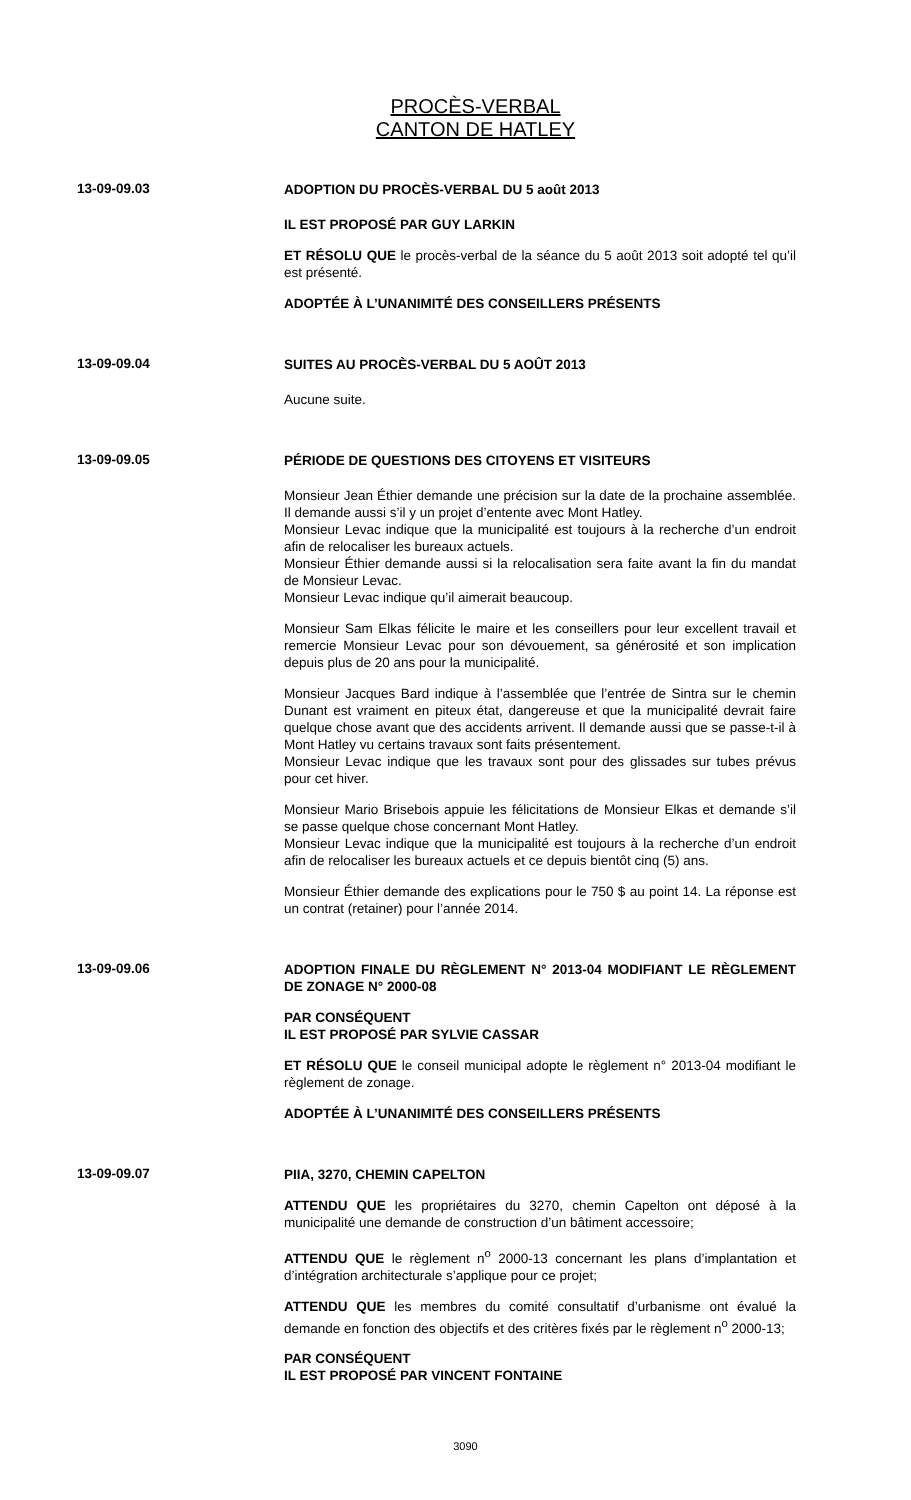PROCÈS-VERBAL
CANTON DE HATLEY
13-09-09.03
ADOPTION DU PROCÈS-VERBAL DU 5 août 2013
IL EST PROPOSÉ PAR GUY LARKIN
ET RÉSOLU QUE le procès-verbal de la séance du 5 août 2013 soit adopté tel qu’il est présenté.
ADOPTÉE À L’UNANIMITÉ DES CONSEILLERS PRÉSENTS
13-09-09.04
SUITES AU PROCÈS-VERBAL DU 5 AOÛT 2013
Aucune suite.
13-09-09.05
PÉRIODE DE QUESTIONS DES CITOYENS ET VISITEURS
Monsieur Jean Éthier demande une précision sur la date de la prochaine assemblée. Il demande aussi s’il y un projet d’entente avec Mont Hatley.
Monsieur Levac indique que la municipalité est toujours à la recherche d’un endroit afin de relocaliser les bureaux actuels.
Monsieur Éthier demande aussi si la relocalisation sera faite avant la fin du mandat de Monsieur Levac.
Monsieur Levac indique qu’il aimerait beaucoup.
Monsieur Sam Elkas félicite le maire et les conseillers pour leur excellent travail et remercie Monsieur Levac pour son dévouement, sa générosité et son implication depuis plus de 20 ans pour la municipalité.
Monsieur Jacques Bard indique à l’assemblée que l’entrée de Sintra sur le chemin Dunant est vraiment en piteux état, dangereuse et que la municipalité devrait faire quelque chose avant que des accidents arrivent. Il demande aussi que se passe-t-il à Mont Hatley vu certains travaux sont faits présentement.
Monsieur Levac indique que les travaux sont pour des glissades sur tubes prévus pour cet hiver.
Monsieur Mario Brisebois appuie les félicitations de Monsieur Elkas et demande s’il se passe quelque chose concernant Mont Hatley.
Monsieur Levac indique que la municipalité est toujours à la recherche d’un endroit afin de relocaliser les bureaux actuels et ce depuis bientôt cinq (5) ans.
Monsieur Éthier demande des explications pour le 750 $ au point 14. La réponse est un contrat (retainer) pour l’année 2014.
13-09-09.06
ADOPTION FINALE DU RÈGLEMENT N° 2013-04 MODIFIANT LE RÈGLEMENT DE ZONAGE N° 2000-08
PAR CONSÉQUENT
IL EST PROPOSÉ PAR SYLVIE CASSAR
ET RÉSOLU QUE le conseil municipal adopte le règlement n° 2013-04 modifiant le règlement de zonage.
ADOPTÉE À L’UNANIMITÉ DES CONSEILLERS PRÉSENTS
13-09-09.07
PIIA, 3270, CHEMIN CAPELTON
ATTENDU QUE les propriétaires du 3270, chemin Capelton ont déposé à la municipalité une demande de construction d’un bâtiment accessoire;
ATTENDU QUE le règlement n<sup>o</sup> 2000-13 concernant les plans d’implantation et d’intégration architecturale s’applique pour ce projet;
ATTENDU QUE les membres du comité consultatif d’urbanisme ont évalué la demande en fonction des objectifs et des critères fixés par le règlement n<sup>o</sup> 2000-13;
PAR CONSÉQUENT
IL EST PROPOSÉ PAR VINCENT FONTAINE
3090